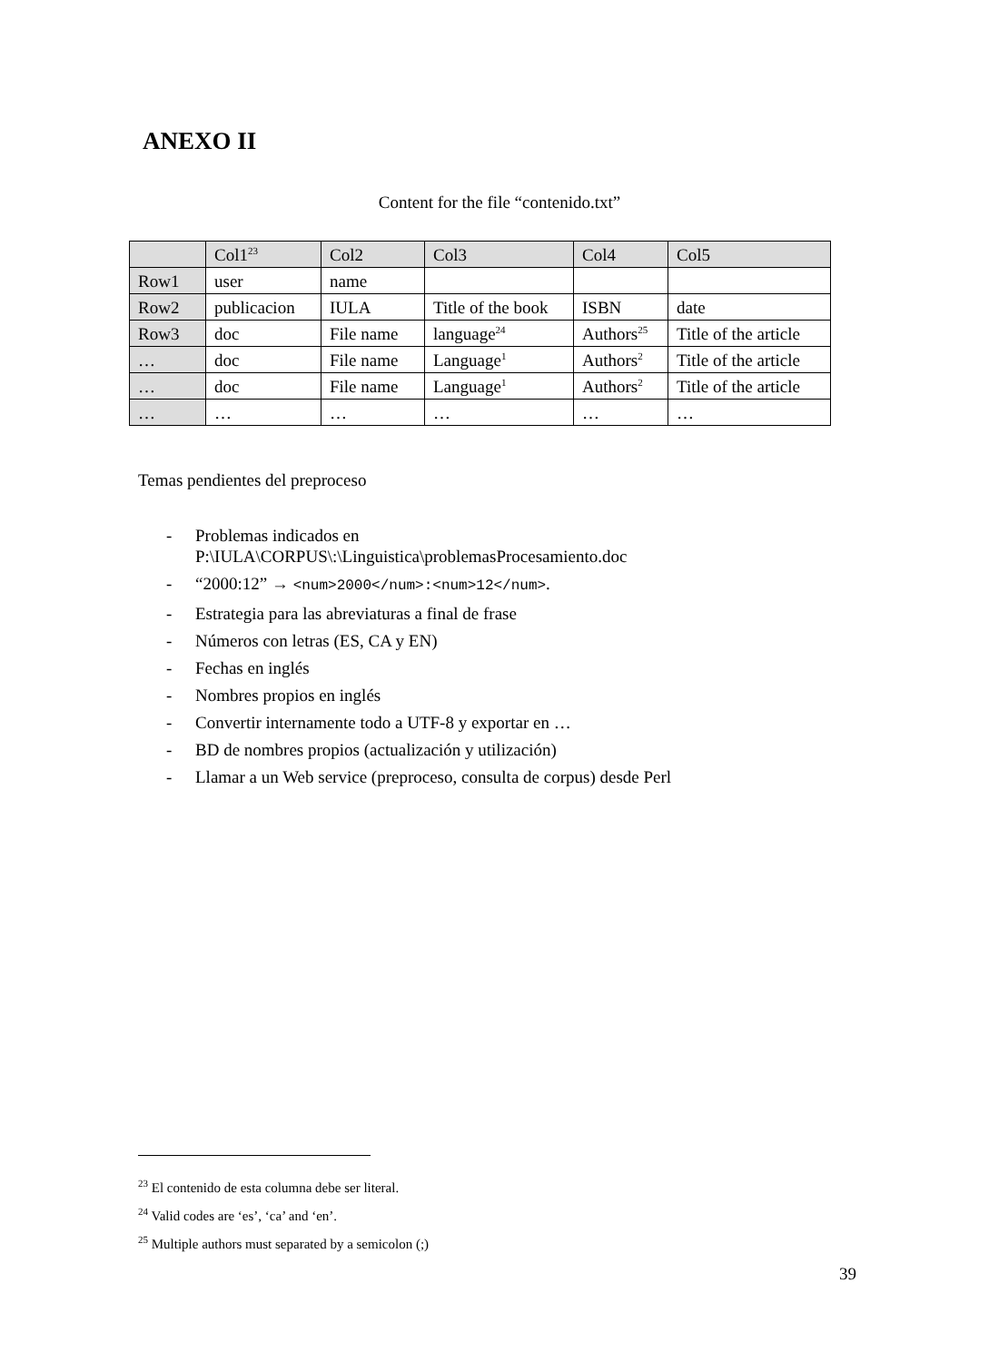ANEXO II
Content for the file “contenido.txt”
| | Col1<sup>23</sup> | Col2 | Col3 | Col4 | Col5 |
| --- | --- | --- | --- | --- | --- |
| Row1 | user | name | | | |
| Row2 | publicacion | IULA | Title of the book | ISBN | date |
| Row3 | doc | File name | language<sup>24</sup> | Authors<sup>25</sup> | Title of the article |
| … | doc | File name | Language<sup>1</sup> | Authors<sup>2</sup> | Title of the article |
| … | doc | File name | Language<sup>1</sup> | Authors<sup>2</sup> | Title of the article |
| … | … | … | … | … | … |
Temas pendientes del preproceso
- Problemas indicados en
P:\IULA\CORPUS\:\Linguistica\problemasProcesamiento.doc
- “2000:12” → <num>2000</num>:<num>12</num>.
- Estrategia para las abreviaturas a final de frase
- Números con letras (ES, CA y EN)
- Fechas en inglés
- Nombres propios en inglés
- Convertir internamente todo a UTF-8 y exportar en …
- BD de nombres propios (actualización y utilización)
- Llamar a un Web service (preproceso, consulta de corpus) desde Perl
<sup>23</sup> El contenido de esta columna debe ser literal.
<sup>24</sup> Valid codes are ‘es’, ‘ca’ and ‘en’.
<sup>25</sup> Multiple authors must separated by a semicolon (;)
39